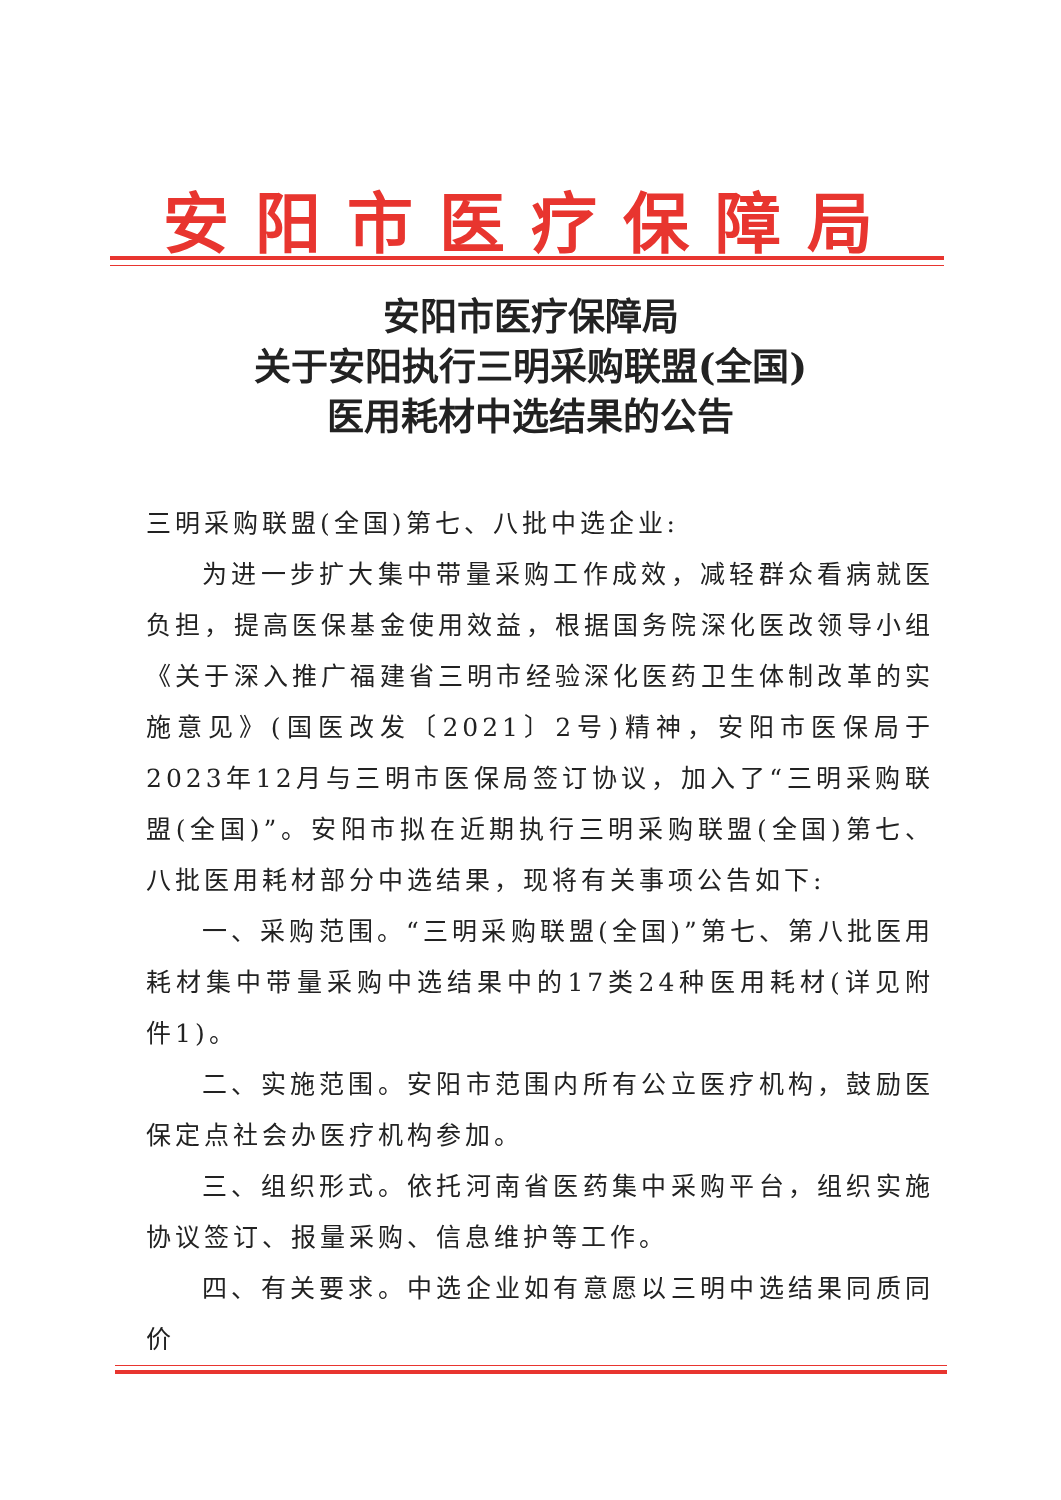安阳市医疗保障局
安阳市医疗保障局
关于安阳执行三明采购联盟(全国)
医用耗材中选结果的公告
三明采购联盟(全国)第七、八批中选企业:
为进一步扩大集中带量采购工作成效，减轻群众看病就医负担，提高医保基金使用效益，根据国务院深化医改领导小组《关于深入推广福建省三明市经验深化医药卫生体制改革的实施意见》(国医改发〔2021〕2号)精神，安阳市医保局于2023年12月与三明市医保局签订协议，加入了“三明采购联盟(全国)”。安阳市拟在近期执行三明采购联盟(全国)第七、八批医用耗材部分中选结果，现将有关事项公告如下:
一、采购范围。“三明采购联盟(全国)”第七、第八批医用耗材集中带量采购中选结果中的17类24种医用耗材(详见附件1)。
二、实施范围。安阳市范围内所有公立医疗机构，鼓励医保定点社会办医疗机构参加。
三、组织形式。依托河南省医药集中采购平台，组织实施协议签订、报量采购、信息维护等工作。
四、有关要求。中选企业如有意愿以三明中选结果同质同价